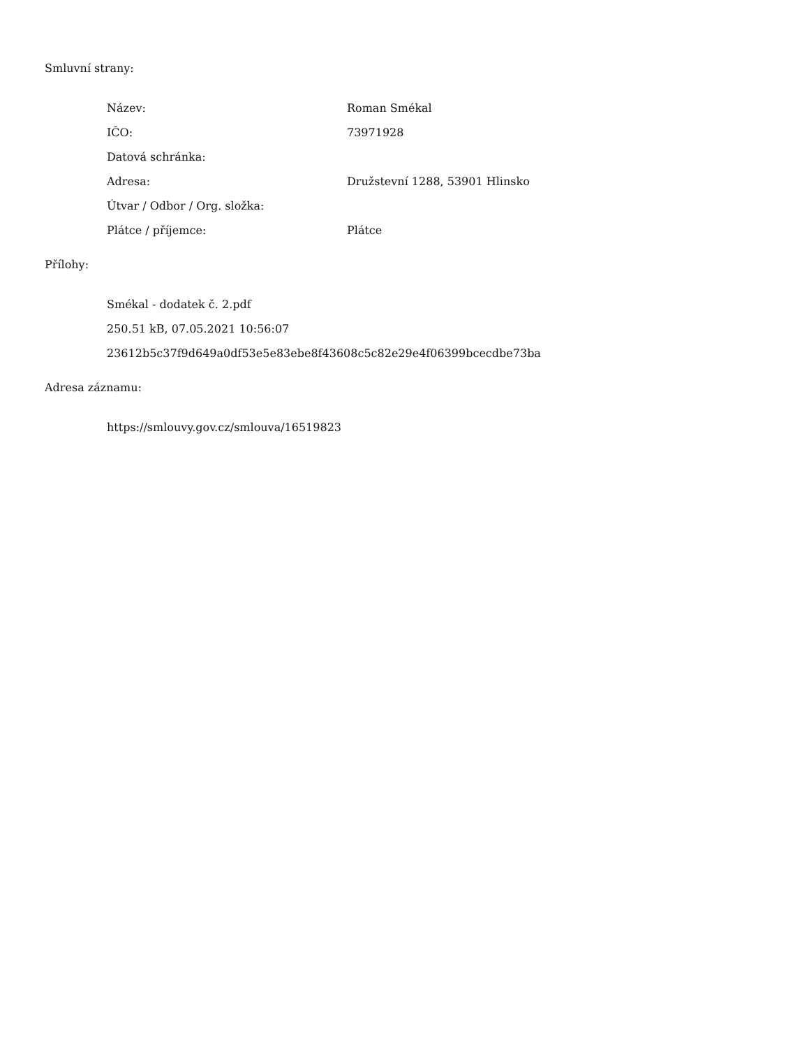Smluvní strany:
| Název: | Roman Smékal |
| IČO: | 73971928 |
| Datová schránka: | |
| Adresa: | Družstevní 1288, 53901 Hlinsko |
| Útvar / Odbor / Org. složka: | |
| Plátce / příjemce: | Plátce |
Přílohy:
Smékal - dodatek č. 2.pdf
250.51 kB, 07.05.2021 10:56:07
23612b5c37f9d649a0df53e5e83ebe8f43608c5c82e29e4f06399bcecdbe73ba
Adresa záznamu:
https://smlouvy.gov.cz/smlouva/16519823